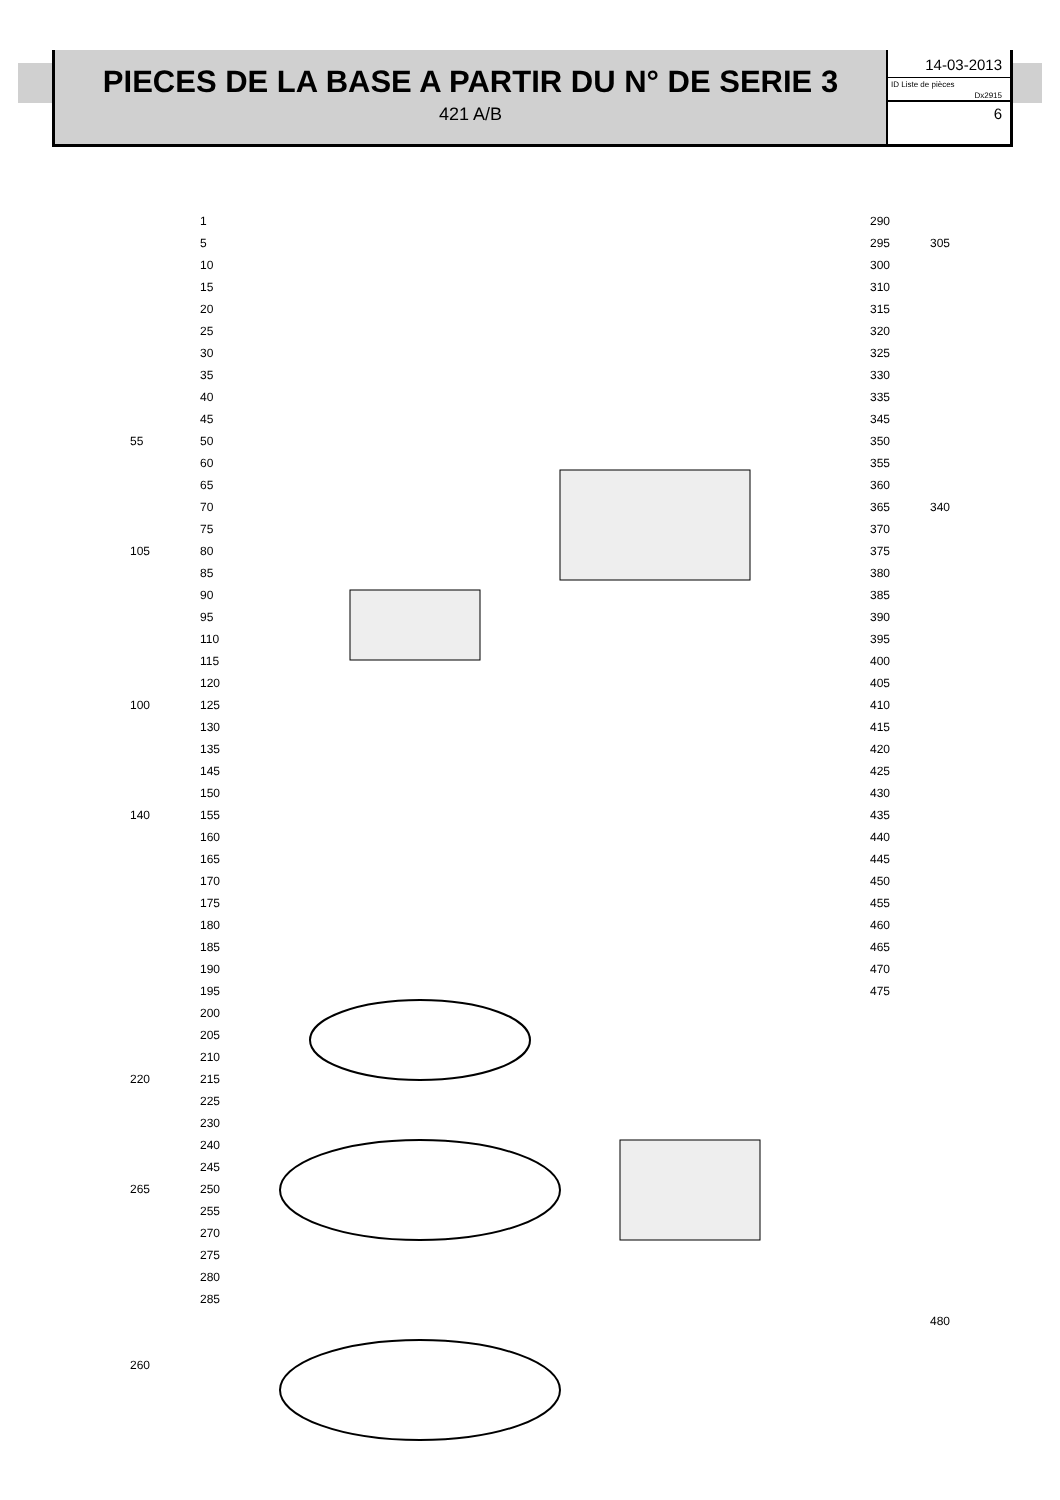PIECES DE LA BASE A PARTIR DU N° DE SERIE 3
421 A/B
14-03-2013
ID Liste de pièces
Dx2915
6
1
5
10
15
20
25
30
35
40
45
50
60
65
70
75
80
85
90
95
110
115
120
125
130
135
145
150
155
160
165
170
175
180
185
190
195
200
205
210
215
225
230
240
245
250
255
270
275
280
285
55
105
100
140
220
265
260
290
295
300
310
315
320
325
330
335
345
350
355
360
365
370
375
380
385
390
395
400
405
410
415
420
425
430
435
440
445
450
455
460
465
470
475
305
340
480